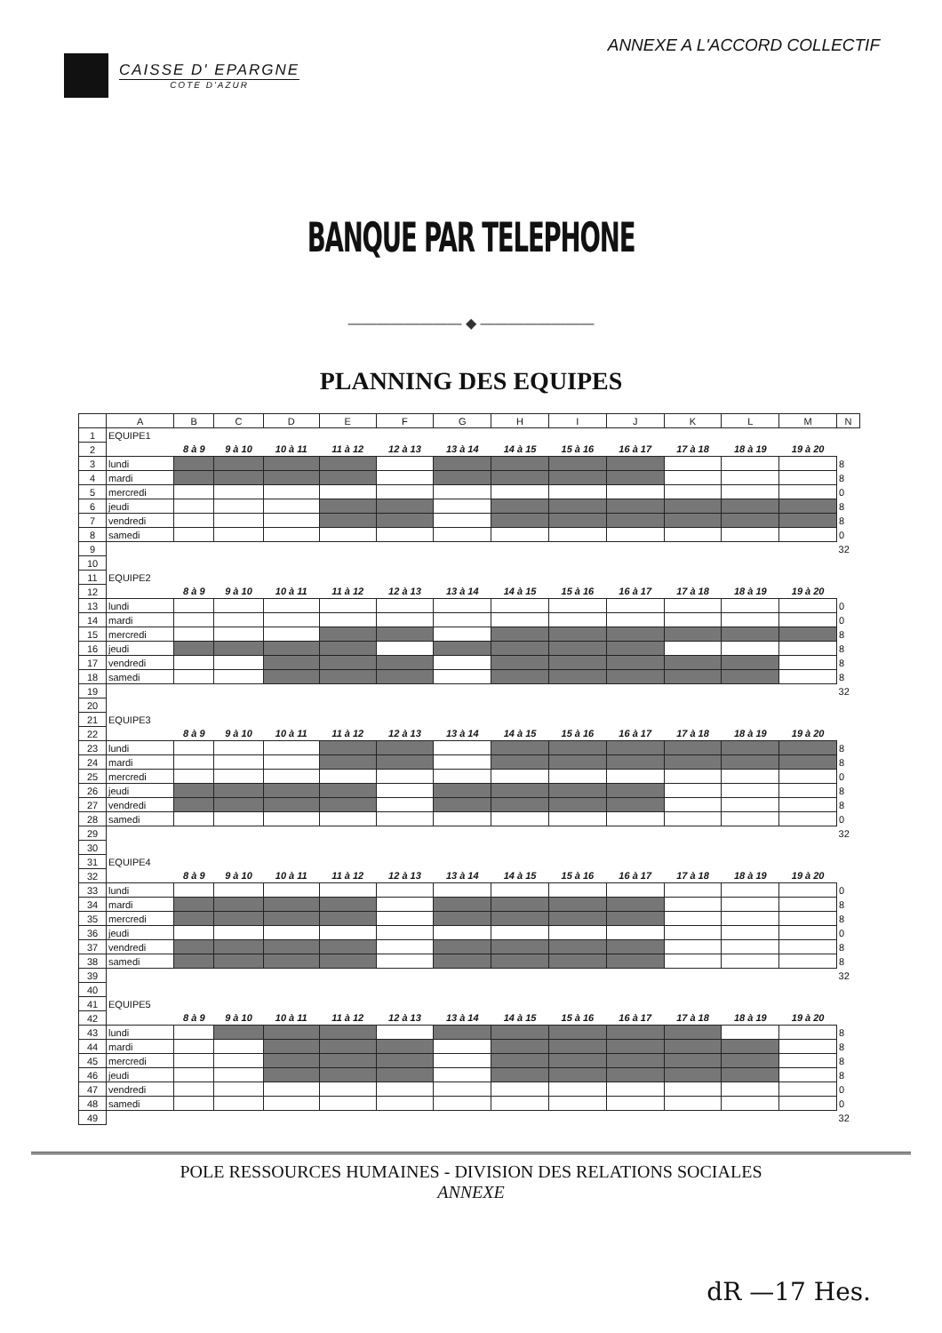CAISSE D' EPARGNE
COTE D'AZUR
ANNEXE A L'ACCORD COLLECTIF
BANQUE PAR TELEPHONE
―――――――― ◆ ――――――――
PLANNING DES EQUIPES
| | A | B | C | D | E | F | G | H | I | J | K | L | M | N |
| --- | --- | --- | --- | --- | --- | --- | --- | --- | --- | --- | --- | --- | --- | --- |
| 1 | EQUIPE1 | | | | | | | | | | | | | |
| 2 | | 8 à 9 | 9 à 10 | 10 à 11 | 11 à 12 | 12 à 13 | 13 à 14 | 14 à 15 | 15 à 16 | 16 à 17 | 17 à 18 | 18 à 19 | 19 à 20 | |
| 3 | lundi | | | | | | | | | | | | | 8 |
| 4 | mardi | | | | | | | | | | | | | 8 |
| 5 | mercredi | | | | | | | | | | | | | 0 |
| 6 | jeudi | | | | | | | | | | | | | 8 |
| 7 | vendredi | | | | | | | | | | | | | 8 |
| 8 | samedi | | | | | | | | | | | | | 0 |
| 9 | | | | | | | | | | | | | | 32 |
| 10 | | | | | | | | | | | | | | |
| 11 | EQUIPE2 | | | | | | | | | | | | | |
| 12 | | 8 à 9 | 9 à 10 | 10 à 11 | 11 à 12 | 12 à 13 | 13 à 14 | 14 à 15 | 15 à 16 | 16 à 17 | 17 à 18 | 18 à 19 | 19 à 20 | |
| 13 | lundi | | | | | | | | | | | | | 0 |
| 14 | mardi | | | | | | | | | | | | | 0 |
| 15 | mercredi | | | | | | | | | | | | | 8 |
| 16 | jeudi | | | | | | | | | | | | | 8 |
| 17 | vendredi | | | | | | | | | | | | | 8 |
| 18 | samedi | | | | | | | | | | | | | 8 |
| 19 | | | | | | | | | | | | | | 32 |
| 20 | | | | | | | | | | | | | | |
| 21 | EQUIPE3 | | | | | | | | | | | | | |
| 22 | | 8 à 9 | 9 à 10 | 10 à 11 | 11 à 12 | 12 à 13 | 13 à 14 | 14 à 15 | 15 à 16 | 16 à 17 | 17 à 18 | 18 à 19 | 19 à 20 | |
| 23 | lundi | | | | | | | | | | | | | 8 |
| 24 | mardi | | | | | | | | | | | | | 8 |
| 25 | mercredi | | | | | | | | | | | | | 0 |
| 26 | jeudi | | | | | | | | | | | | | 8 |
| 27 | vendredi | | | | | | | | | | | | | 8 |
| 28 | samedi | | | | | | | | | | | | | 0 |
| 29 | | | | | | | | | | | | | | 32 |
| 30 | | | | | | | | | | | | | | |
| 31 | EQUIPE4 | | | | | | | | | | | | | |
| 32 | | 8 à 9 | 9 à 10 | 10 à 11 | 11 à 12 | 12 à 13 | 13 à 14 | 14 à 15 | 15 à 16 | 16 à 17 | 17 à 18 | 18 à 19 | 19 à 20 | |
| 33 | lundi | | | | | | | | | | | | | 0 |
| 34 | mardi | | | | | | | | | | | | | 8 |
| 35 | mercredi | | | | | | | | | | | | | 8 |
| 36 | jeudi | | | | | | | | | | | | | 0 |
| 37 | vendredi | | | | | | | | | | | | | 8 |
| 38 | samedi | | | | | | | | | | | | | 8 |
| 39 | | | | | | | | | | | | | | 32 |
| 40 | | | | | | | | | | | | | | |
| 41 | EQUIPE5 | | | | | | | | | | | | | |
| 42 | | 8 à 9 | 9 à 10 | 10 à 11 | 11 à 12 | 12 à 13 | 13 à 14 | 14 à 15 | 15 à 16 | 16 à 17 | 17 à 18 | 18 à 19 | 19 à 20 | |
| 43 | lundi | | | | | | | | | | | | | 8 |
| 44 | mardi | | | | | | | | | | | | | 8 |
| 45 | mercredi | | | | | | | | | | | | | 8 |
| 46 | jeudi | | | | | | | | | | | | | 8 |
| 47 | vendredi | | | | | | | | | | | | | 0 |
| 48 | samedi | | | | | | | | | | | | | 0 |
| 49 | | | | | | | | | | | | | | 32 |
POLE RESSOURCES HUMAINES - DIVISION DES RELATIONS SOCIALES
ANNEXE
dR —17 Hes.